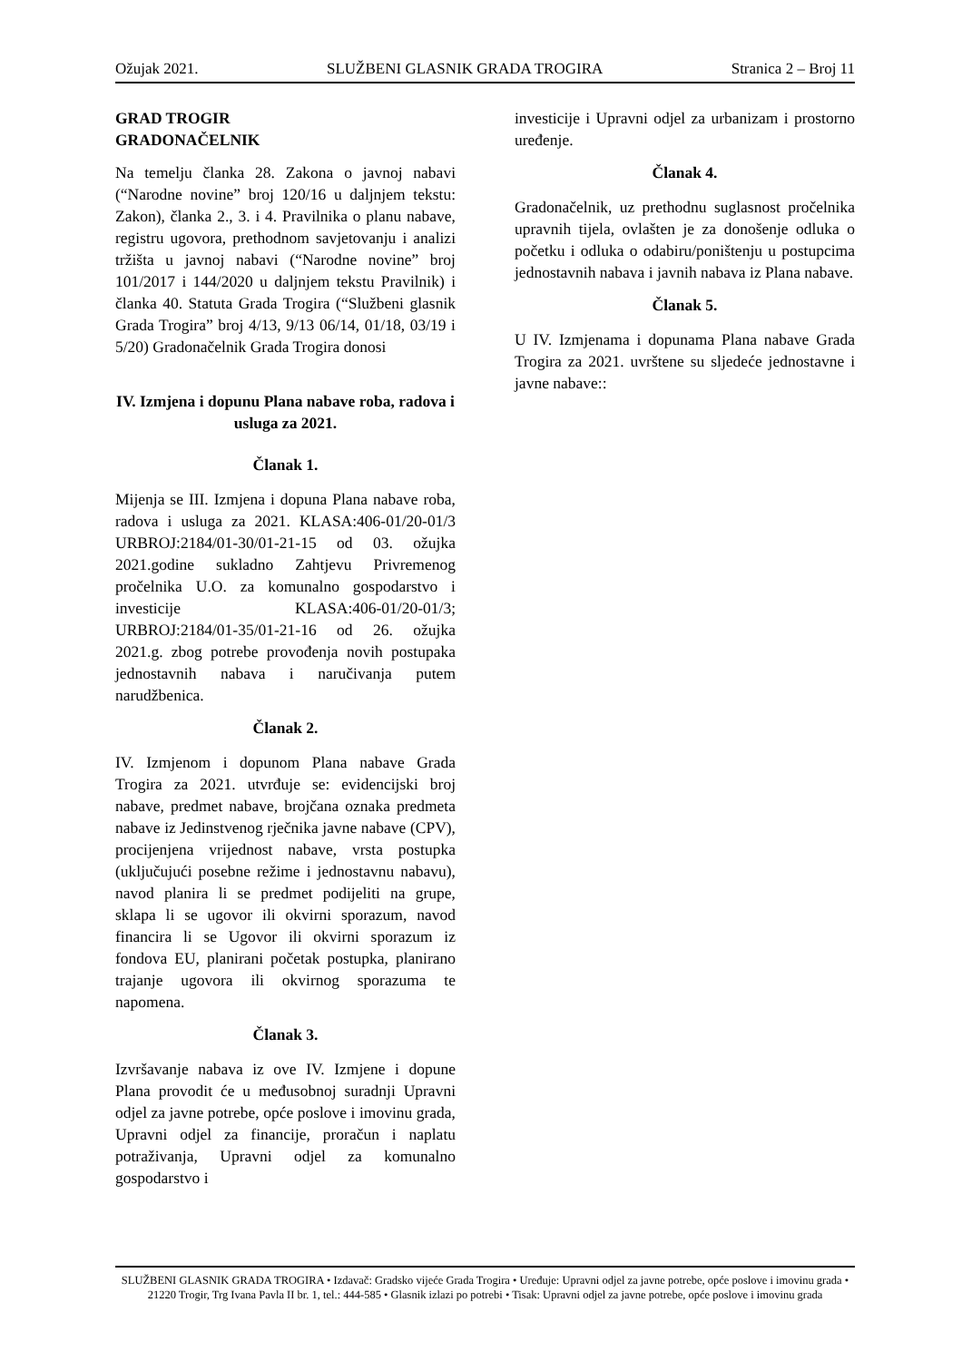Ožujak 2021. SLUŽBENI GLASNIK GRADA TROGIRA Stranica 2 – Broj 11
GRAD TROGIR
GRADONAČELNIK
Na temelju članka 28. Zakona o javnoj nabavi (“Narodne novine” broj 120/16 u daljnjem tekstu: Zakon), članka 2., 3. i 4. Pravilnika o planu nabave, registru ugovora, prethodnom savjetovanju i analizi tržišta u javnoj nabavi (“Narodne novine” broj 101/2017 i 144/2020 u daljnjem tekstu Pravilnik) i članka 40. Statuta Grada Trogira (“Službeni glasnik Grada Trogira” broj 4/13, 9/13 06/14, 01/18, 03/19 i 5/20) Gradonačelnik Grada Trogira donosi
IV. Izmjena i dopunu Plana nabave roba, radova i usluga za 2021.
Članak 1.
Mijenja se III. Izmjena i dopuna Plana nabave roba, radova i usluga za 2021. KLASA:406-01/20-01/3 URBROJ:2184/01-30/01-21-15 od 03. ožujka 2021.godine sukladno Zahtjevu Privremenog pročelnika U.O. za komunalno gospodarstvo i investicije KLASA:406-01/20-01/3; URBROJ:2184/01-35/01-21-16 od 26. ožujka 2021.g. zbog potrebe provođenja novih postupaka jednostavnih nabava i naručivanja putem narudžbenica.
Članak 2.
IV. Izmjenom i dopunom Plana nabave Grada Trogira za 2021. utvrđuje se: evidencijski broj nabave, predmet nabave, brojčana oznaka predmeta nabave iz Jedinstvenog rječnika javne nabave (CPV), procijenjena vrijednost nabave, vrsta postupka (uključujući posebne režime i jednostavnu nabavu), navod planira li se predmet podijeliti na grupe, sklapa li se ugovor ili okvirni sporazum, navod financira li se Ugovor ili okvirni sporazum iz fondova EU, planirani početak postupka, planirano trajanje ugovora ili okvirnog sporazuma te napomena.
Članak 3.
Izvršavanje nabava iz ove IV. Izmjene i dopune Plana provodit će u međusobnoj suradnji Upravni odjel za javne potrebe, opće poslove i imovinu grada, Upravni odjel za financije, proračun i naplatu potraživanja, Upravni odjel za komunalno gospodarstvo i
investicije i Upravni odjel za urbanizam i prostorno uređenje.
Članak 4.
Gradonačelnik, uz prethodnu suglasnost pročelnika upravnih tijela, ovlašten je za donošenje odluka o početku i odluka o odabiru/poništenju u postupcima jednostavnih nabava i javnih nabava iz Plana nabave.
Članak 5.
U IV. Izmjenama i dopunama Plana nabave Grada Trogira za 2021. uvrštene su sljedeće jednostavne i javne nabave::
SLUŽBENI GLASNIK GRADA TROGIRA • Izdavač: Gradsko vijeće Grada Trogira • Uređuje: Upravni odjel za javne potrebe, opće poslove i imovinu grada • 21220 Trogir, Trg Ivana Pavla II br. 1, tel.: 444-585 • Glasnik izlazi po potrebi • Tisak: Upravni odjel za javne potrebe, opće poslove i imovinu grada